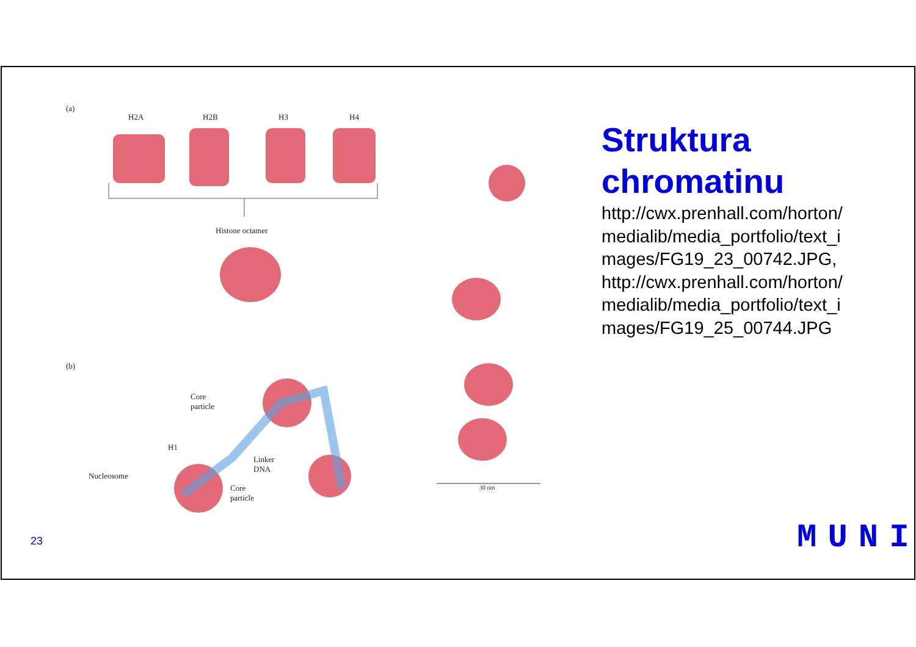(a)
H2A H2B H3 H4
Histone octamer
(b)
Core
particle
H1
Linker
DNA
Nucleosome
Core
particle
30 nm
Struktura chromatinu
http://cwx.prenhall.com/horton/ medialib/media_portfolio/text_i mages/FG19_23_00742.JPG, http://cwx.prenhall.com/horton/ medialib/media_portfolio/text_i mages/FG19_25_00744.JPG
23 MUNI